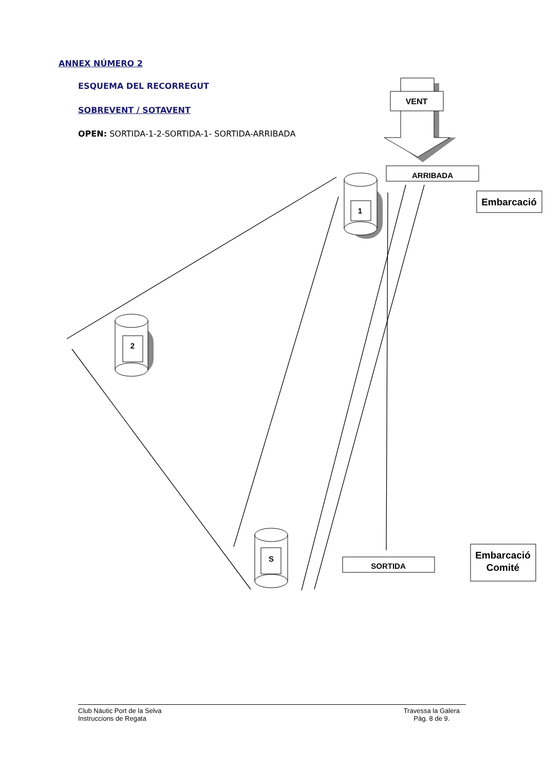ANNEX NÚMERO 2
ESQUEMA DEL RECORREGUT
SOBREVENT / SOTAVENT
OPEN: SORTIDA-1-2-SORTIDA-1- SORTIDA-ARRIBADA
VENT
ARRIBADA
Embarcació
Embarcació
Comité
SORTIDA
1
2
S
Club Nàutic Port de la Selva
Instruccions de Regata Travessa la Galera
Pàg. 8 de 9.